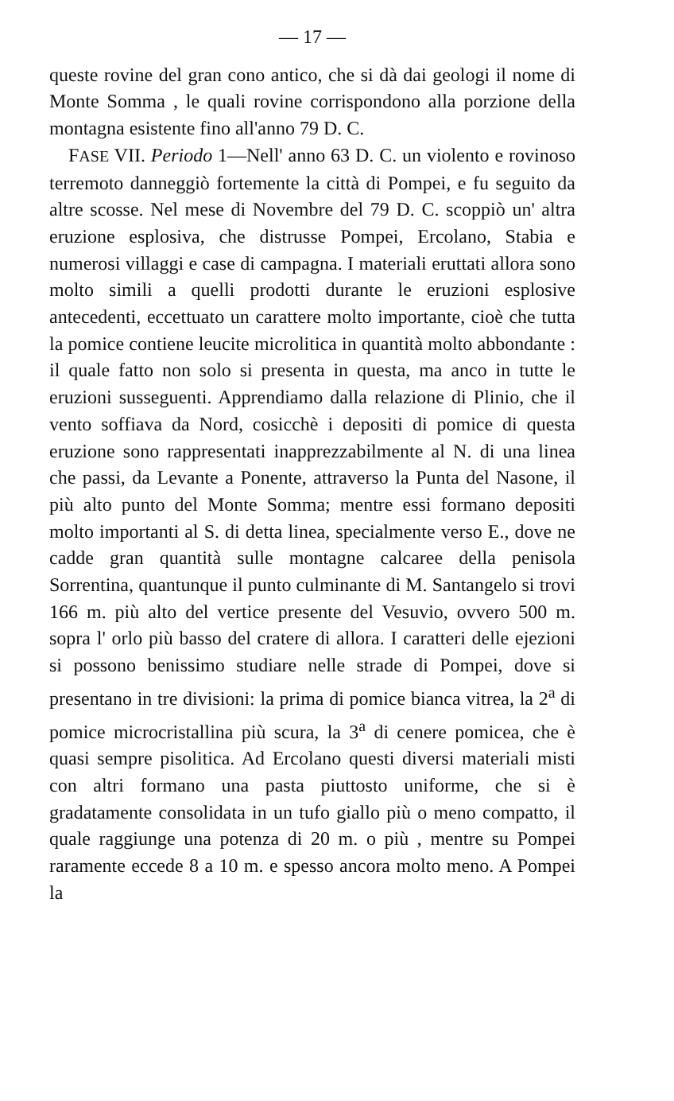— 17 —
queste rovine del gran cono antico, che si dà dai geologi il nome di Monte Somma , le quali rovine corrispondono alla porzione della montagna esistente fino all'anno 79 D. C.
FASE VII. Periodo 1—Nell' anno 63 D. C. un violento e rovinoso terremoto danneggiò fortemente la città di Pompei, e fu seguito da altre scosse. Nel mese di Novembre del 79 D. C. scoppiò un' altra eruzione esplosiva, che distrusse Pompei, Ercolano, Stabia e numerosi villaggi e case di campagna. I materiali eruttati allora sono molto simili a quelli prodotti durante le eruzioni esplosive antecedenti, eccettuato un carattere molto importante, cioè che tutta la pomice contiene leucite microlitica in quantità molto abbondante : il quale fatto non solo si presenta in questa, ma anco in tutte le eruzioni susseguenti. Apprendiamo dalla relazione di Plinio, che il vento soffiava da Nord, cosicchè i depositi di pomice di questa eruzione sono rappresentati inapprezzabilmente al N. di una linea che passi, da Levante a Ponente, attraverso la Punta del Nasone, il più alto punto del Monte Somma; mentre essi formano depositi molto importanti al S. di detta linea, specialmente verso E., dove ne cadde gran quantità sulle montagne calcaree della penisola Sorrentina, quantunque il punto culminante di M. Santangelo si trovi 166 m. più alto del vertice presente del Vesuvio, ovvero 500 m. sopra l' orlo più basso del cratere di allora. I caratteri delle ejezioni si possono benissimo studiare nelle strade di Pompei, dove si presentano in tre divisioni: la prima di pomice bianca vitrea, la 2<sup>a</sup> di pomice microcristallina più scura, la 3<sup>a</sup> di cenere pomicea, che è quasi sempre pisolitica. Ad Ercolano questi diversi materiali misti con altri formano una pasta piuttosto uniforme, che si è gradatamente consolidata in un tufo giallo più o meno compatto, il quale raggiunge una potenza di 20 m. o più , mentre su Pompei raramente eccede 8 a 10 m. e spesso ancora molto meno. A Pompei la